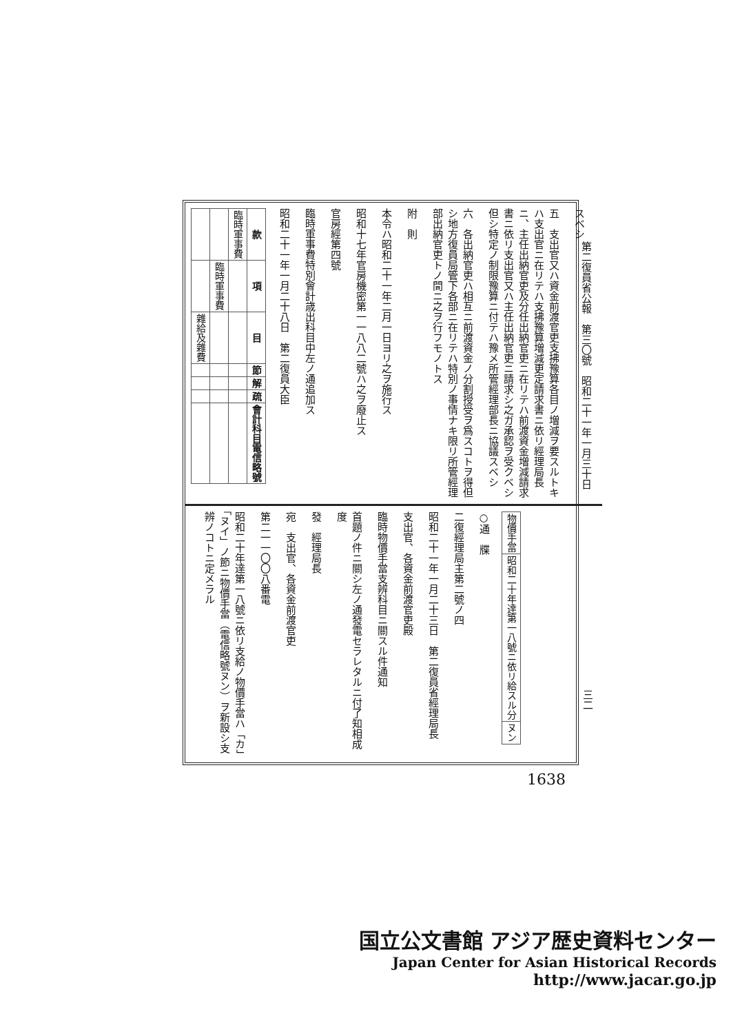第二復員省公報　第三〇號　昭和二十一年一月三十日
スベシ
五　支出官又ハ資金前渡官吏支拂豫算各目ノ増減ヲ要スルトキハ支出官ニ在リテハ支拂豫算増減更定請求書ニ依リ經理局長ニ、主任出納官吏及分任出納官吏ニ在リテハ前渡資金増減請求書ニ依リ支出官又ハ主任出納官吏ニ請求シ之ガ承認ヲ受クベシ但シ特定ノ制限豫算ニ付テハ豫メ所管經理部長ニ協議スベシ
六　各出納官吏ハ相互ニ前渡資金ノ分割授受ヲ爲スコトヲ得但シ地方復員局管下各部ニ在リテハ特別ノ事情ナキ限リ所管經理部出納官吏トノ間ニ之ヲ行フモノトス
附　則
本令ハ昭和二十一年二月一日ヨリ之ヲ施行ス
昭和十七年官房機密第一一八八二號ハ之ヲ廢止ス
官房經第四號
臨時軍事費特別會計歳出科目中左ノ通追加ス
昭和二十一年一月二十八日　第二復員大臣
| 款 | 項 | 目 | 節 | 解 | 疏 | 會計科目電信略號 |
| --- | --- | --- | --- | --- | --- | --- |
| 臨時軍事費 | | | | | | |
| | 臨時軍事費 | | | | | |
| | | 雜給及雜費 | | | | |
| 物價手當 | 昭和二十年達第一八號ニ依リ給スル分 | ヌン |
○通　牒
二復經理局主第二號ノ四
昭和二十一年一月二十三日　第二復員省經理局長
支出官、各資金前渡官吏殿
臨時物價手當支辨科目ニ關スル件通知
首題ノ件ニ關シ左ノ通發電セラレタルニ付了知相成度
發　經理局長
宛　支出官、各資金前渡官吏
第二一一〇〇八番電
昭和二十年達第一八號ニ依リ支給ノ物價手當ハ「カ」「ヌイ」ノ節ニ物價手當（電信略號ヌン）ヲ新設シ支辨ノコトニ定メラル
三二
1638
国立公文書館 アジア歴史資料センター
Japan Center for Asian Historical Records
http://www.jacar.go.jp